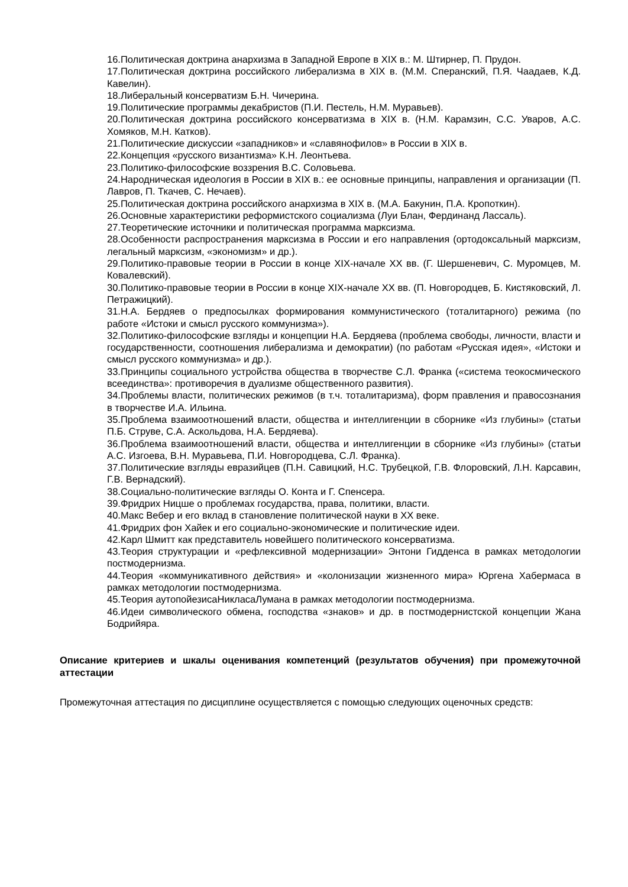16.Политическая доктрина анархизма в Западной Европе в XIX в.: М. Штирнер, П. Прудон.
17.Политическая доктрина российского либерализма в XIX в. (М.М. Сперанский, П.Я. Чаадаев, К.Д. Кавелин).
18.Либеральный консерватизм Б.Н. Чичерина.
19.Политические программы декабристов (П.И. Пестель, Н.М. Муравьев).
20.Политическая доктрина российского консерватизма в XIX в. (Н.М. Карамзин, С.С. Уваров, А.С. Хомяков, М.Н. Катков).
21.Политические дискуссии «западников» и «славянофилов» в России в XIX в.
22.Концепция «русского византизма» К.Н. Леонтьева.
23.Политико-философские воззрения В.С. Соловьева.
24.Народническая идеология в России в XIX в.: ее основные принципы, направления и организации (П. Лавров, П. Ткачев, С. Нечаев).
25.Политическая доктрина российского анархизма в XIX в. (М.А. Бакунин, П.А. Кропоткин).
26.Основные характеристики реформистского социализма (Луи Блан, Фердинанд Лассаль).
27.Теоретические источники и политическая программа марксизма.
28.Особенности распространения марксизма в России и его направления (ортодоксальный марксизм, легальный марксизм, «экономизм» и др.).
29.Политико-правовые теории в России в конце XIX-начале XX вв. (Г. Шершеневич, С. Муромцев, М. Ковалевский).
30.Политико-правовые теории в России в конце XIX-начале XX вв. (П. Новгородцев, Б. Кистяковский, Л. Петражицкий).
31.Н.А. Бердяев о предпосылках формирования коммунистического (тоталитарного) режима (по работе «Истоки и смысл русского коммунизма»).
32.Политико-философские взгляды и концепции Н.А. Бердяева (проблема свободы, личности, власти и государственности, соотношения либерализма и демократии) (по работам «Русская идея», «Истоки и смысл русского коммунизма» и др.).
33.Принципы социального устройства общества в творчестве С.Л. Франка («система теокосмического всеединства»: противоречия в дуализме общественного развития).
34.Проблемы власти, политических режимов (в т.ч. тоталитаризма), форм правления и правосознания в творчестве И.А. Ильина.
35.Проблема взаимоотношений власти, общества и интеллигенции в сборнике «Из глубины» (статьи П.Б. Струве, С.А. Аскольдова, Н.А. Бердяева).
36.Проблема взаимоотношений власти, общества и интеллигенции в сборнике «Из глубины» (статьи А.С. Изгоева, В.Н. Муравьева, П.И. Новгородцева, С.Л. Франка).
37.Политические взгляды евразийцев (П.Н. Савицкий, Н.С. Трубецкой, Г.В. Флоровский, Л.Н. Карсавин, Г.В. Вернадский).
38.Социально-политические взгляды О. Конта и Г. Спенсера.
39.Фридрих Ницше о проблемах государства, права, политики, власти.
40.Макс Вебер и его вклад в становление политической науки в XX веке.
41.Фридрих фон Хайек и его социально-экономические и политические идеи.
42.Карл Шмитт как представитель новейшего политического консерватизма.
43.Теория структурации и «рефлексивной модернизации» Энтони Гидденса в рамках методологии постмодернизма.
44.Теория «коммуникативного действия» и «колонизации жизненного мира» Юргена Хабермаса в рамках методологии постмодернизма.
45.Теория аутопойезисаНикласаЛумана в рамках методологии постмодернизма.
46.Идеи символического обмена, господства «знаков» и др. в постмодернистской концепции Жана Бодрийяра.
Описание критериев и шкалы оценивания компетенций (результатов обучения) при промежуточной аттестации
Промежуточная аттестация по дисциплине осуществляется с помощью следующих оценочных средств: